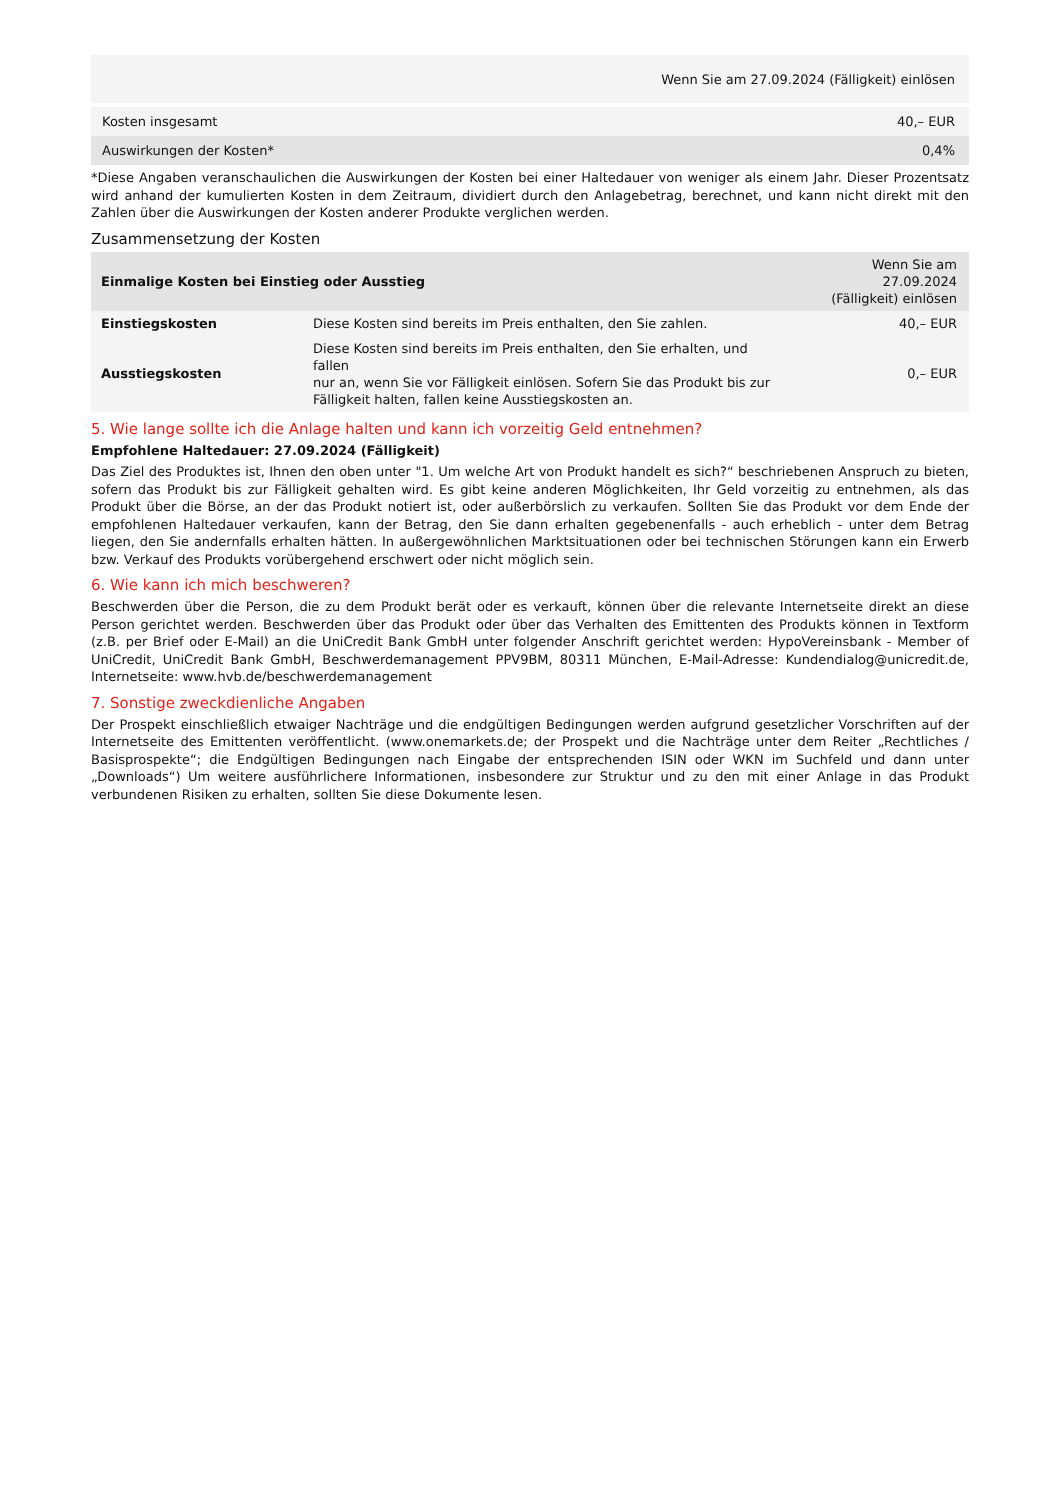| Wenn Sie am 27.09.2024 (Fälligkeit) einlösen | |
| --- | --- |
| Kosten insgesamt | 40,– EUR |
| Auswirkungen der Kosten* | 0,4% |
*Diese Angaben veranschaulichen die Auswirkungen der Kosten bei einer Haltedauer von weniger als einem Jahr. Dieser Prozentsatz wird anhand der kumulierten Kosten in dem Zeitraum, dividiert durch den Anlagebetrag, berechnet, und kann nicht direkt mit den Zahlen über die Auswirkungen der Kosten anderer Produkte verglichen werden.
Zusammensetzung der Kosten
| Einmalige Kosten bei Einstieg oder Ausstieg | | Wenn Sie am 27.09.2024 (Fälligkeit) einlösen |
| --- | --- | --- |
| Einstiegskosten | Diese Kosten sind bereits im Preis enthalten, den Sie zahlen. | 40,– EUR |
| Ausstiegskosten | Diese Kosten sind bereits im Preis enthalten, den Sie erhalten, und fallen nur an, wenn Sie vor Fälligkeit einlösen. Sofern Sie das Produkt bis zur Fälligkeit halten, fallen keine Ausstiegskosten an. | 0,– EUR |
5. Wie lange sollte ich die Anlage halten und kann ich vorzeitig Geld entnehmen?
Empfohlene Haltedauer: 27.09.2024 (Fälligkeit)
Das Ziel des Produktes ist, Ihnen den oben unter "1. Um welche Art von Produkt handelt es sich?“ beschriebenen Anspruch zu bieten, sofern das Produkt bis zur Fälligkeit gehalten wird. Es gibt keine anderen Möglichkeiten, Ihr Geld vorzeitig zu entnehmen, als das Produkt über die Börse, an der das Produkt notiert ist, oder außerbörslich zu verkaufen. Sollten Sie das Produkt vor dem Ende der empfohlenen Haltedauer verkaufen, kann der Betrag, den Sie dann erhalten gegebenenfalls - auch erheblich - unter dem Betrag liegen, den Sie andernfalls erhalten hätten. In außergewöhnlichen Marktsituationen oder bei technischen Störungen kann ein Erwerb bzw. Verkauf des Produkts vorübergehend erschwert oder nicht möglich sein.
6. Wie kann ich mich beschweren?
Beschwerden über die Person, die zu dem Produkt berät oder es verkauft, können über die relevante Internetseite direkt an diese Person gerichtet werden. Beschwerden über das Produkt oder über das Verhalten des Emittenten des Produkts können in Textform (z.B. per Brief oder E-Mail) an die UniCredit Bank GmbH unter folgender Anschrift gerichtet werden: HypoVereinsbank - Member of UniCredit, UniCredit Bank GmbH, Beschwerdemanagement PPV9BM, 80311 München, E-Mail-Adresse: Kundendialog@unicredit.de, Internetseite: www.hvb.de/beschwerdemanagement
7. Sonstige zweckdienliche Angaben
Der Prospekt einschließlich etwaiger Nachträge und die endgültigen Bedingungen werden aufgrund gesetzlicher Vorschriften auf der Internetseite des Emittenten veröffentlicht. (www.onemarkets.de; der Prospekt und die Nachträge unter dem Reiter „Rechtliches / Basisprospekte“; die Endgültigen Bedingungen nach Eingabe der entsprechenden ISIN oder WKN im Suchfeld und dann unter „Downloads“) Um weitere ausführlichere Informationen, insbesondere zur Struktur und zu den mit einer Anlage in das Produkt verbundenen Risiken zu erhalten, sollten Sie diese Dokumente lesen.